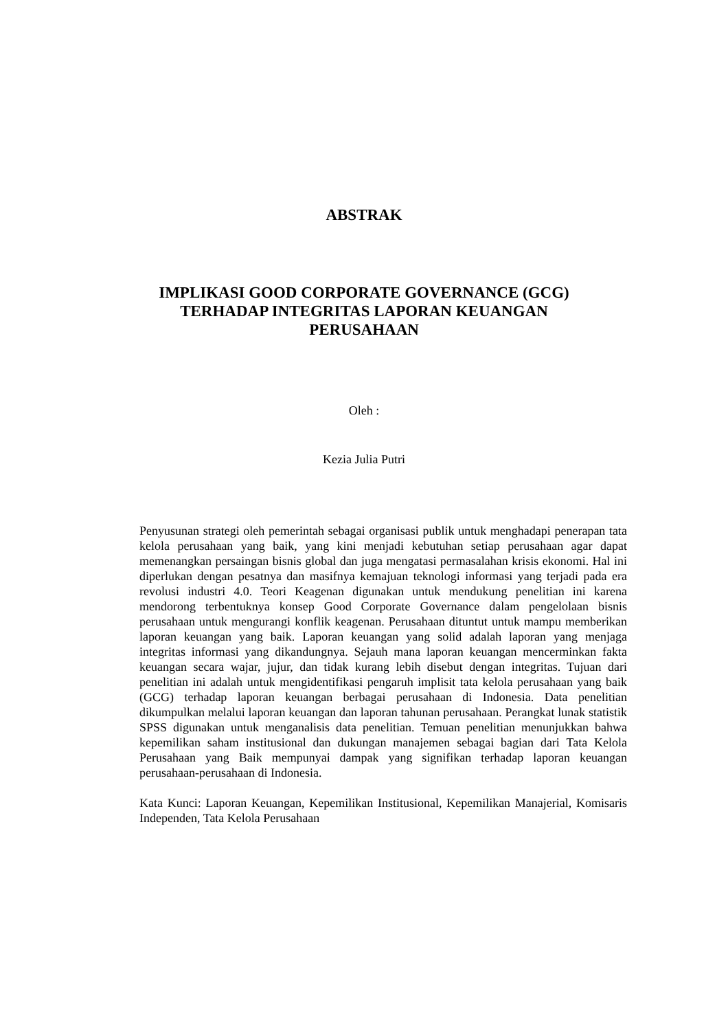ABSTRAK
IMPLIKASI GOOD CORPORATE GOVERNANCE (GCG)
TERHADAP INTEGRITAS LAPORAN KEUANGAN
PERUSAHAAN
Oleh :
Kezia Julia Putri
Penyusunan strategi oleh pemerintah sebagai organisasi publik untuk menghadapi penerapan tata kelola perusahaan yang baik, yang kini menjadi kebutuhan setiap perusahaan agar dapat memenangkan persaingan bisnis global dan juga mengatasi permasalahan krisis ekonomi. Hal ini diperlukan dengan pesatnya dan masifnya kemajuan teknologi informasi yang terjadi pada era revolusi industri 4.0. Teori Keagenan digunakan untuk mendukung penelitian ini karena mendorong terbentuknya konsep Good Corporate Governance dalam pengelolaan bisnis perusahaan untuk mengurangi konflik keagenan. Perusahaan dituntut untuk mampu memberikan laporan keuangan yang baik. Laporan keuangan yang solid adalah laporan yang menjaga integritas informasi yang dikandungnya. Sejauh mana laporan keuangan mencerminkan fakta keuangan secara wajar, jujur, dan tidak kurang lebih disebut dengan integritas. Tujuan dari penelitian ini adalah untuk mengidentifikasi pengaruh implisit tata kelola perusahaan yang baik (GCG) terhadap laporan keuangan berbagai perusahaan di Indonesia. Data penelitian dikumpulkan melalui laporan keuangan dan laporan tahunan perusahaan. Perangkat lunak statistik SPSS digunakan untuk menganalisis data penelitian. Temuan penelitian menunjukkan bahwa kepemilikan saham institusional dan dukungan manajemen sebagai bagian dari Tata Kelola Perusahaan yang Baik mempunyai dampak yang signifikan terhadap laporan keuangan perusahaan-perusahaan di Indonesia.
Kata Kunci: Laporan Keuangan, Kepemilikan Institusional, Kepemilikan Manajerial, Komisaris Independen, Tata Kelola Perusahaan